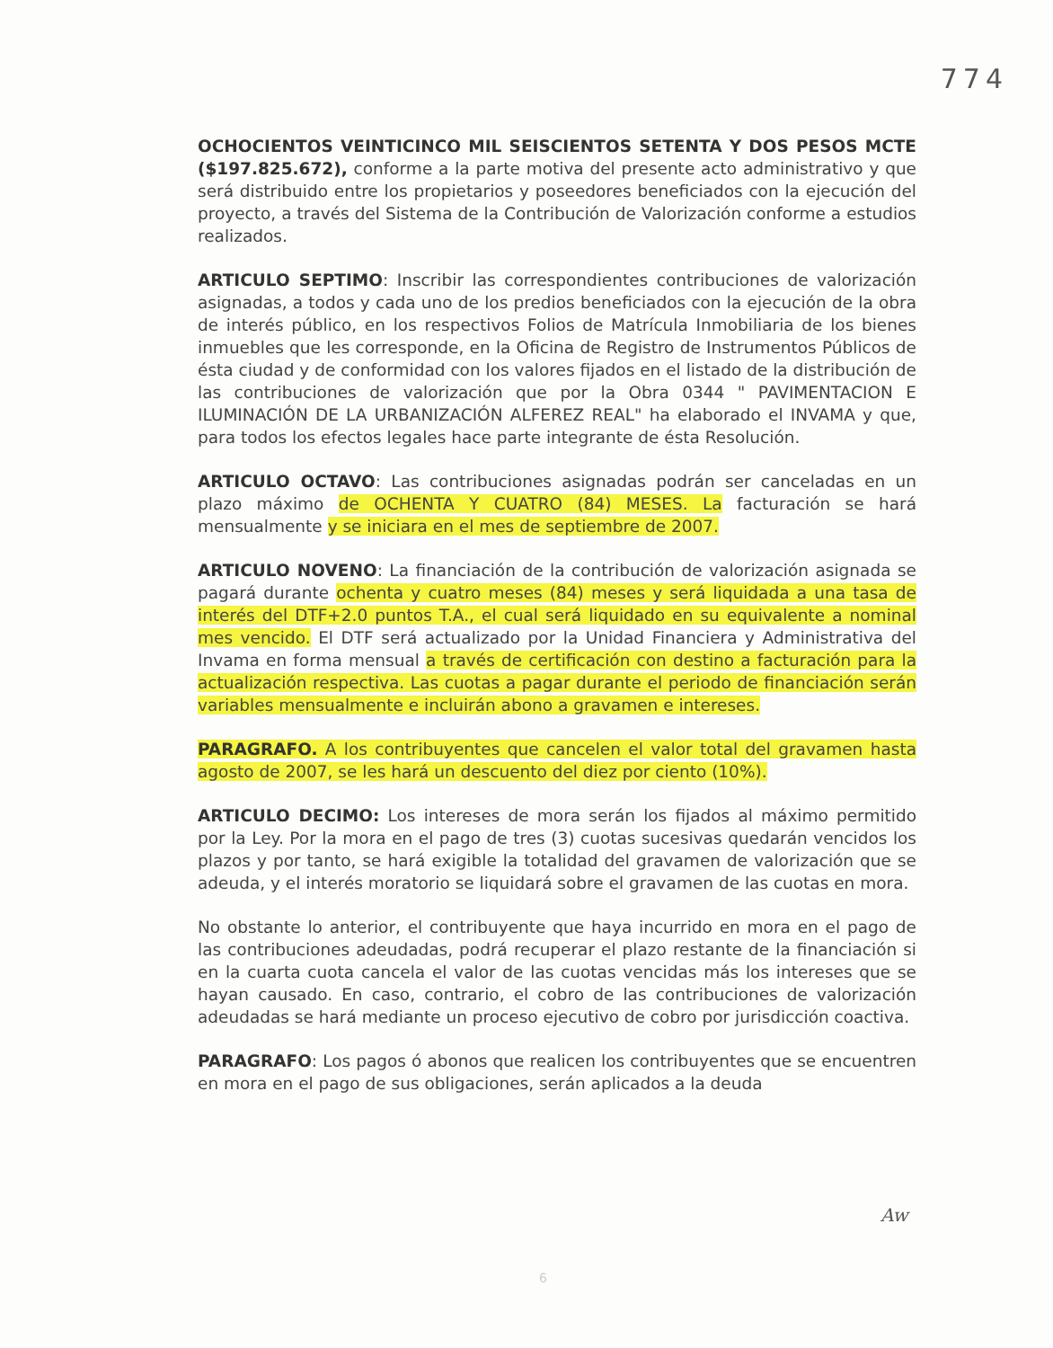774
OCHOCIENTOS VEINTICINCO MIL SEISCIENTOS SETENTA Y DOS PESOS MCTE ($197.825.672), conforme a la parte motiva del presente acto administrativo y que será distribuido entre los propietarios y poseedores beneficiados con la ejecución del proyecto, a través del Sistema de la Contribución de Valorización conforme a estudios realizados.
ARTICULO SEPTIMO: Inscribir las correspondientes contribuciones de valorización asignadas, a todos y cada uno de los predios beneficiados con la ejecución de la obra de interés público, en los respectivos Folios de Matrícula Inmobiliaria de los bienes inmuebles que les corresponde, en la Oficina de Registro de Instrumentos Públicos de ésta ciudad y de conformidad con los valores fijados en el listado de la distribución de las contribuciones de valorización que por la Obra 0344 " PAVIMENTACION E ILUMINACIÓN DE LA URBANIZACIÓN ALFEREZ REAL" ha elaborado el INVAMA y que, para todos los efectos legales hace parte integrante de ésta Resolución.
ARTICULO OCTAVO: Las contribuciones asignadas podrán ser canceladas en un plazo máximo de OCHENTA Y CUATRO (84) MESES. La facturación se hará mensualmente y se iniciara en el mes de septiembre de 2007.
ARTICULO NOVENO: La financiación de la contribución de valorización asignada se pagará durante ochenta y cuatro meses (84) meses y será liquidada a una tasa de interés del DTF+2.0 puntos T.A., el cual será liquidado en su equivalente a nominal mes vencido. El DTF será actualizado por la Unidad Financiera y Administrativa del Invama en forma mensual a través de certificación con destino a facturación para la actualización respectiva. Las cuotas a pagar durante el periodo de financiación serán variables mensualmente e incluirán abono a gravamen e intereses.
PARAGRAFO. A los contribuyentes que cancelen el valor total del gravamen hasta agosto de 2007, se les hará un descuento del diez por ciento (10%).
ARTICULO DECIMO: Los intereses de mora serán los fijados al máximo permitido por la Ley. Por la mora en el pago de tres (3) cuotas sucesivas quedarán vencidos los plazos y por tanto, se hará exigible la totalidad del gravamen de valorización que se adeuda, y el interés moratorio se liquidará sobre el gravamen de las cuotas en mora.
No obstante lo anterior, el contribuyente que haya incurrido en mora en el pago de las contribuciones adeudadas, podrá recuperar el plazo restante de la financiación si en la cuarta cuota cancela el valor de las cuotas vencidas más los intereses que se hayan causado. En caso, contrario, el cobro de las contribuciones de valorización adeudadas se hará mediante un proceso ejecutivo de cobro por jurisdicción coactiva.
PARAGRAFO: Los pagos ó abonos que realicen los contribuyentes que se encuentren en mora en el pago de sus obligaciones, serán aplicados a la deuda
6
Aw